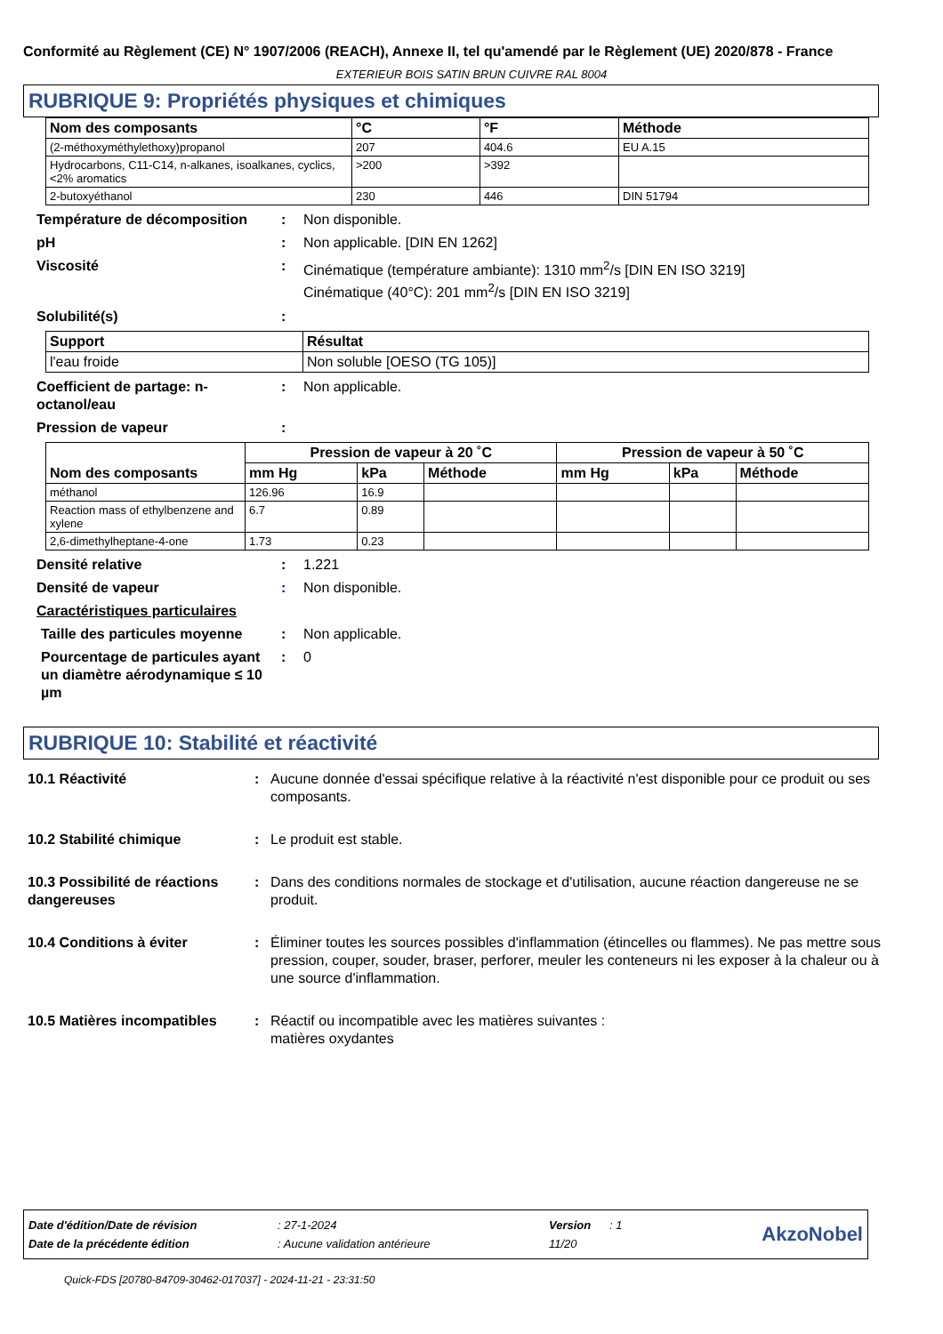Conformité au Règlement (CE) N° 1907/2006 (REACH), Annexe II, tel qu'amendé par le Règlement (UE) 2020/878 - France
EXTERIEUR BOIS SATIN BRUN CUIVRE RAL 8004
RUBRIQUE 9: Propriétés physiques et chimiques
| Nom des composants | °C | °F | Méthode |
| --- | --- | --- | --- |
| (2-méthoxyméthylethoxy)propanol | 207 | 404.6 | EU A.15 |
| Hydrocarbons, C11-C14, n-alkanes, isoalkanes, cyclics, <2% aromatics | >200 | >392 | |
| 2-butoxyéthanol | 230 | 446 | DIN 51794 |
Température de décomposition : Non disponible.
pH : Non applicable. [DIN EN 1262]
Viscosité : Cinématique (température ambiante): 1310 mm<sup>2</sup>/s [DIN EN ISO 3219]
Cinématique (40°C): 201 mm<sup>2</sup>/s [DIN EN ISO 3219]
Solubilité(s) :
| Support | Résultat |
| --- | --- |
| l'eau froide | Non soluble [OESO (TG 105)] |
Coefficient de partage: n-octanol/eau
: Non applicable.
Pression de vapeur :
| Nom des composants | Pression de vapeur à 20 ˚C | | | Pression de vapeur à 50 ˚C | | |
| --- | --- | --- | --- | --- | --- | --- |
| | mm Hg | kPa | Méthode | mm Hg | kPa | Méthode |
| méthanol | 126.96 | 16.9 | | | | |
| Reaction mass of ethylbenzene and xylene | 6.7 | 0.89 | | | | |
| 2,6-dimethylheptane-4-one | 1.73 | 0.23 | | | | |
Densité relative : 1.221
Densité de vapeur : Non disponible.
Caractéristiques particulaires
Taille des particules moyenne
: Non applicable.
Pourcentage de particules ayant un diamètre aérodynamique ≤ 10 µm
: 0
RUBRIQUE 10: Stabilité et réactivité
10.1 Réactivité : Aucune donnée d'essai spécifique relative à la réactivité n'est disponible pour ce produit ou ses composants.
10.2 Stabilité chimique : Le produit est stable.
10.3 Possibilité de réactions dangereuses
: Dans des conditions normales de stockage et d'utilisation, aucune réaction dangereuse ne se produit.
10.4 Conditions à éviter : Éliminer toutes les sources possibles d'inflammation (étincelles ou flammes). Ne pas mettre sous pression, couper, souder, braser, perforer, meuler les conteneurs ni les exposer à la chaleur ou à une source d'inflammation.
10.5 Matières incompatibles
: Réactif ou incompatible avec les matières suivantes :
matières oxydantes
| Date d'édition/Date de révision | : 27-1-2024 | Version | : 1 | AkzoNobel |
| Date de la précédente édition | : Aucune validation antérieure | 11/20 | | |
Quick-FDS [20780-84709-30462-017037] - 2024-11-21 - 23:31:50